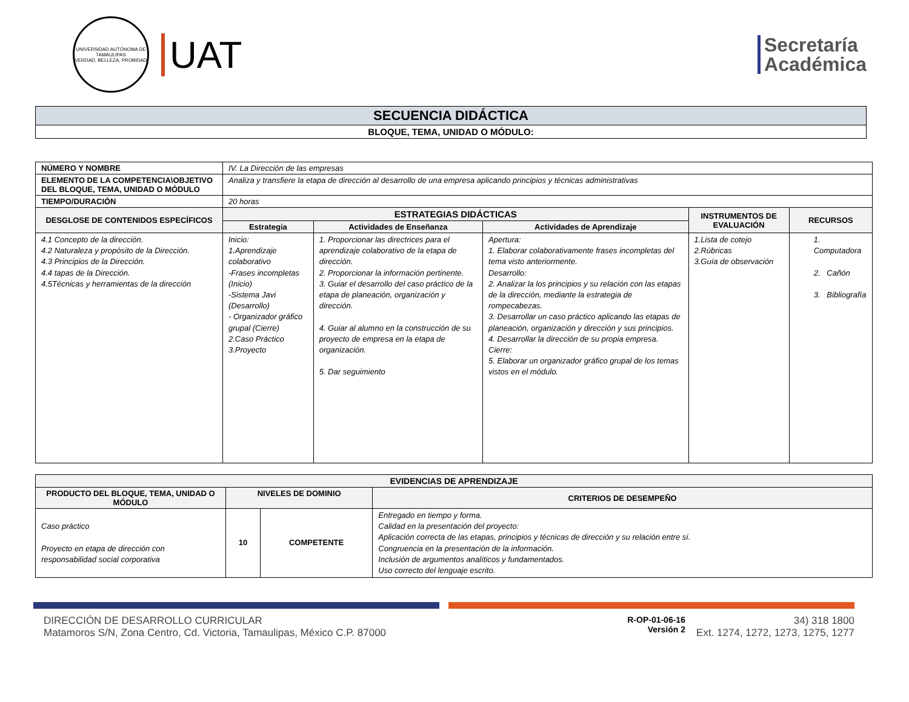UNIVERSIDAD AUTÓNOMA DE TAMAULIPAS
VERDAD, BELLEZA, PROBIDAD
UAT
Secretaría
Académica
| SECUENCIA DIDÁCTICA |
| --- |
| BLOQUE, TEMA, UNIDAD O MÓDULO: |
| NÚMERO Y NOMBRE | IV. La Dirección de las empresas | | | | |
| ELEMENTO DE LA COMPETENCIA\OBJETIVO DEL BLOQUE, TEMA, UNIDAD O MÓDULO | Analiza y transfiere la etapa de dirección al desarrollo de una empresa aplicando principios y técnicas administrativas | | | | |
| TIEMPO/DURACIÓN | 20 horas | | | | |
| DESGLOSE DE CONTENIDOS ESPECÍFICOS | ESTRATEGIAS DIDÁCTICAS | | | INSTRUMENTOS DE EVALUACIÓN | RECURSOS |
| | Estrategia | Actividades de Enseñanza | Actividades de Aprendizaje | | |
| 4.1 Concepto de la dirección. 4.2 Naturaleza y propósito de la Dirección. 4.3 Principios de la Dirección. 4.4 tapas de la Dirección. 4.5Técnicas y herramientas de la dirección | Inicio: 1.Aprendizaje colaborativo -Frases incompletas (Inicio) -Sistema Javi (Desarrollo) - Organizador gráfico grupal (Cierre) 2.Caso Práctico 3.Proyecto | 1. Proporcionar las directrices para el aprendizaje colaborativo de la etapa de dirección. 2. Proporcionar la información pertinente. 3. Guiar el desarrollo del caso práctico de la etapa de planeación, organización y dirección. 4. Guiar al alumno en la construcción de su proyecto de empresa en la etapa de organización. 5. Dar seguimiento | Apertura: 1. Elaborar colaborativamente frases incompletas del tema visto anteriormente. Desarrollo: 2. Analizar la los principios y su relación con las etapas de la dirección, mediante la estrategia de rompecabezas. 3. Desarrollar un caso práctico aplicando las etapas de planeación, organización y dirección y sus principios. 4. Desarrollar la dirección de su propia empresa. Cierre: 5. Elaborar un organizador gráfico grupal de los temas vistos en el módulo. | 1.Lista de cotejo 2.Rúbricas 3.Guía de observación | 1. Computadora 2. Cañón 3. Bibliografía |
| EVIDENCIAS DE APRENDIZAJE | | | |
| --- | --- | --- | --- |
| PRODUCTO DEL BLOQUE, TEMA, UNIDAD O MÓDULO | NIVELES DE DOMINIO | | CRITERIOS DE DESEMPEÑO |
| Caso práctico Proyecto en etapa de dirección con responsabilidad social corporativa | 10 | COMPETENTE | Entregado en tiempo y forma. Calidad en la presentación del proyecto: Aplicación correcta de las etapas, principios y técnicas de dirección y su relación entre sí. Congruencia en la presentación de la información. Inclusión de argumentos analíticos y fundamentados. Uso correcto del lenguaje escrito. |
DIRECCIÓN DE DESARROLLO CURRICULAR
Matamoros S/N, Zona Centro, Cd. Victoria, Tamaulipas, México C.P. 87000
R-OP-01-06-16
Versión 2
34) 318 1800
Ext. 1274, 1272, 1273, 1275, 1277